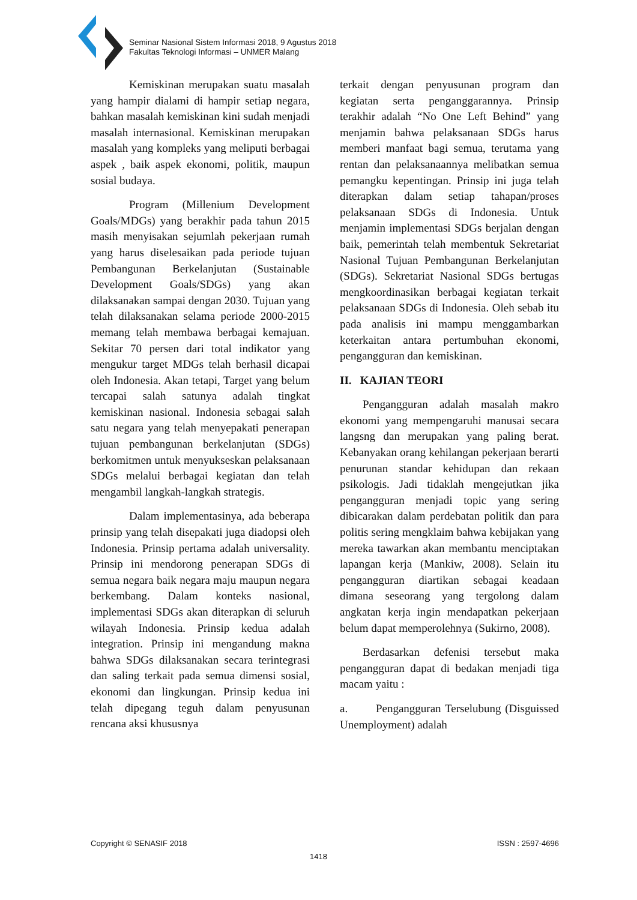Seminar Nasional Sistem Informasi 2018, 9 Agustus 2018
Fakultas Teknologi Informasi – UNMER Malang
Kemiskinan merupakan suatu masalah yang hampir dialami di hampir setiap negara, bahkan masalah kemiskinan kini sudah menjadi masalah internasional. Kemiskinan merupakan masalah yang kompleks yang meliputi berbagai aspek , baik aspek ekonomi, politik, maupun sosial budaya.
Program (Millenium Development Goals/MDGs) yang berakhir pada tahun 2015 masih menyisakan sejumlah pekerjaan rumah yang harus diselesaikan pada periode tujuan Pembangunan Berkelanjutan (Sustainable Development Goals/SDGs) yang akan dilaksanakan sampai dengan 2030. Tujuan yang telah dilaksanakan selama periode 2000-2015 memang telah membawa berbagai kemajuan. Sekitar 70 persen dari total indikator yang mengukur target MDGs telah berhasil dicapai oleh Indonesia. Akan tetapi, Target yang belum tercapai salah satunya adalah tingkat kemiskinan nasional. Indonesia sebagai salah satu negara yang telah menyepakati penerapan tujuan pembangunan berkelanjutan (SDGs) berkomitmen untuk menyukseskan pelaksanaan SDGs melalui berbagai kegiatan dan telah mengambil langkah-langkah strategis.
Dalam implementasinya, ada beberapa prinsip yang telah disepakati juga diadopsi oleh Indonesia. Prinsip pertama adalah universality. Prinsip ini mendorong penerapan SDGs di semua negara baik negara maju maupun negara berkembang. Dalam konteks nasional, implementasi SDGs akan diterapkan di seluruh wilayah Indonesia. Prinsip kedua adalah integration. Prinsip ini mengandung makna bahwa SDGs dilaksanakan secara terintegrasi dan saling terkait pada semua dimensi sosial, ekonomi dan lingkungan. Prinsip kedua ini telah dipegang teguh dalam penyusunan rencana aksi khususnya
terkait dengan penyusunan program dan kegiatan serta penganggarannya. Prinsip terakhir adalah “No One Left Behind” yang menjamin bahwa pelaksanaan SDGs harus memberi manfaat bagi semua, terutama yang rentan dan pelaksanaannya melibatkan semua pemangku kepentingan. Prinsip ini juga telah diterapkan dalam setiap tahapan/proses pelaksanaan SDGs di Indonesia. Untuk menjamin implementasi SDGs berjalan dengan baik, pemerintah telah membentuk Sekretariat Nasional Tujuan Pembangunan Berkelanjutan (SDGs). Sekretariat Nasional SDGs bertugas mengkoordinasikan berbagai kegiatan terkait pelaksanaan SDGs di Indonesia. Oleh sebab itu pada analisis ini mampu menggambarkan keterkaitan antara pertumbuhan ekonomi, pengangguran dan kemiskinan.
II. KAJIAN TEORI
Pengangguran adalah masalah makro ekonomi yang mempengaruhi manusai secara langsng dan merupakan yang paling berat. Kebanyakan orang kehilangan pekerjaan berarti penurunan standar kehidupan dan rekaan psikologis. Jadi tidaklah mengejutkan jika pengangguran menjadi topic yang sering dibicarakan dalam perdebatan politik dan para politis sering mengklaim bahwa kebijakan yang mereka tawarkan akan membantu menciptakan lapangan kerja (Mankiw, 2008). Selain itu pengangguran diartikan sebagai keadaan dimana seseorang yang tergolong dalam angkatan kerja ingin mendapatkan pekerjaan belum dapat memperolehnya (Sukirno, 2008).
Berdasarkan defenisi tersebut maka pengangguran dapat di bedakan menjadi tiga macam yaitu :
a. Pengangguran Terselubung (Disguissed Unemployment) adalah
Copyright © SENASIF 2018 ISSN : 2597-4696
1418